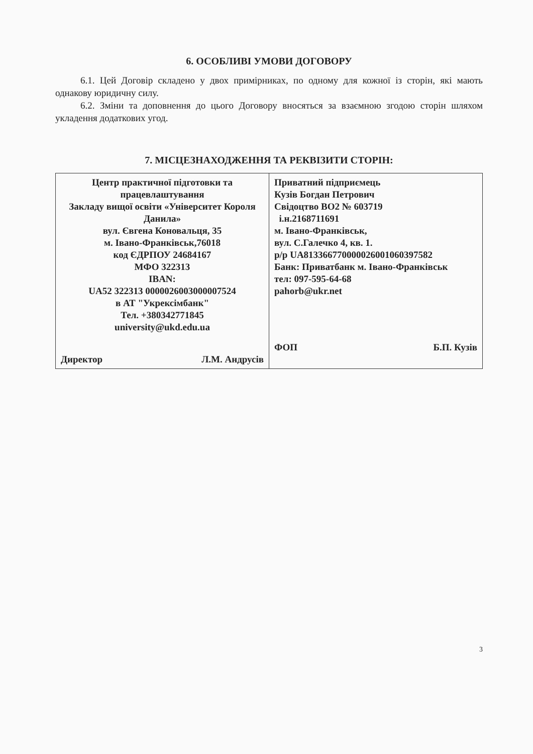6. ОСОБЛИВІ УМОВИ ДОГОВОРУ
6.1. Цей Договір складено у двох примірниках, по одному для кожної із сторін, які мають однакову юридичну силу.
6.2. Зміни та доповнення до цього Договору вносяться за взаємною згодою сторін шляхом укладення додаткових угод.
7. МІСЦЕЗНАХОДЖЕННЯ ТА РЕКВІЗИТИ СТОРІН:
| Центр практичної підготовки та працевлаштування Закладу вищої освіти «Університет Короля Данила» вул. Євгена Коновальця, 35 м. Івано-Франківськ,76018 код ЄДРПОУ 24684167 МФО 322313 IBAN: UA52 322313 0000026003000007524 в АТ "Укрексімбанк" Тел. +380342771845 university@ukd.edu.ua Директор Л.М. Андрусів | Приватний підприємець Кузів Богдан Петрович Свідоцтво ВО2 № 603719 і.н.2168711691 м. Івано-Франківськ, вул. С.Галечко 4, кв. 1. р/р UA813366770000026001060397582 Банк: Приватбанк м. Івано-Франківськ тел: 097-595-64-68 pahorb@ukr.net ФОП Б.П. Кузів |
3